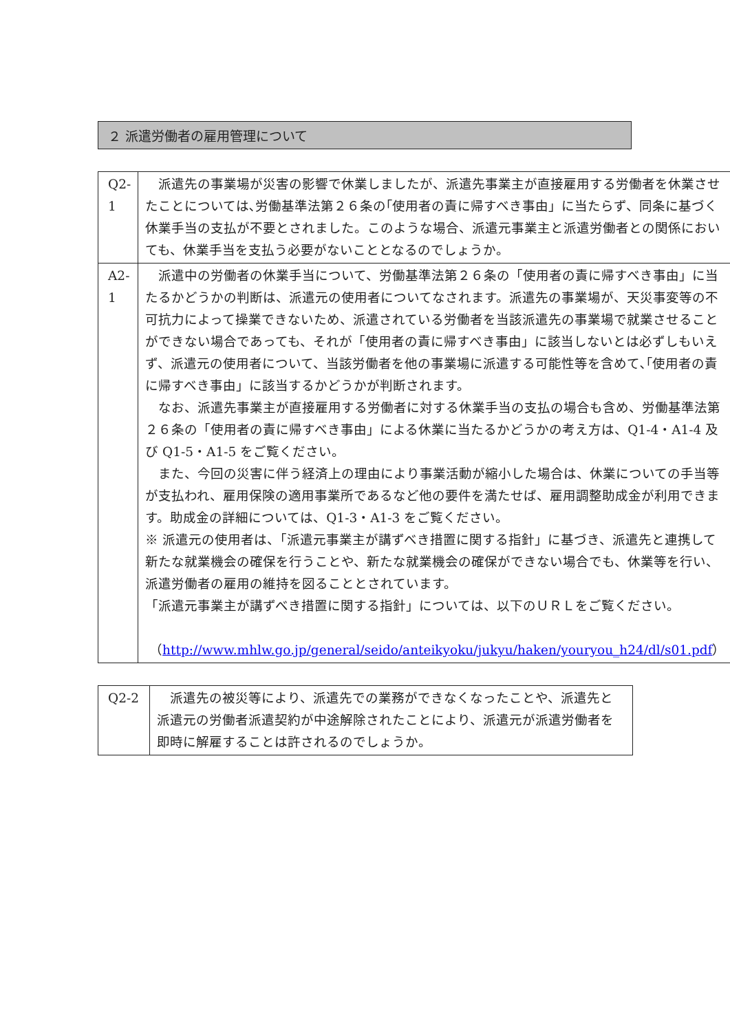２ 派遣労働者の雇用管理について
| Q2-1 | 派遣先の事業場が災害の影響で休業しましたが、派遣先事業主が直接雇用する労働者を休業させたことについては､労働基準法第２６条の｢使用者の責に帰すべき事由」に当たらず、同条に基づく休業手当の支払が不要とされました。このような場合、派遣元事業主と派遣労働者との関係においても、休業手当を支払う必要がないこととなるのでしょうか。 |
| A2-1 | 派遣中の労働者の休業手当について、労働基準法第２６条の「使用者の責に帰すべき事由」に当たるかどうかの判断は、派遣元の使用者についてなされます。派遣先の事業場が、天災事変等の不可抗力によって操業できないため、派遣されている労働者を当該派遣先の事業場で就業させることができない場合であっても、それが「使用者の責に帰すべき事由」に該当しないとは必ずしもいえず、派遣元の使用者について、当該労働者を他の事業場に派遣する可能性等を含めて､｢使用者の責に帰すべき事由」に該当するかどうかが判断されます。 なお、派遣先事業主が直接雇用する労働者に対する休業手当の支払の場合も含め、労働基準法第２６条の「使用者の責に帰すべき事由」による休業に当たるかどうかの考え方は、Q1-4・A1-4 及び Q1-5・A1-5 をご覧ください。 また、今回の災害に伴う経済上の理由により事業活動が縮小した場合は、休業についての手当等が支払われ、雇用保険の適用事業所であるなど他の要件を満たせば、雇用調整助成金が利用できます。助成金の詳細については、Q1-3・A1-3 をご覧ください。 ※ 派遣元の使用者は、「派遣元事業主が講ずべき措置に関する指針」に基づき、派遣先と連携して新たな就業機会の確保を行うことや、新たな就業機会の確保ができない場合でも、休業等を行い、派遣労働者の雇用の維持を図ることとされています。 「派遣元事業主が講ずべき措置に関する指針」については、以下のＵＲＬをご覧ください。 （ http://www.mhlw.go.jp/general/seido/anteikyoku/jukyu/haken/youryou_h24/dl/s01.pdf ） |
| Q2-2 | 派遣先の被災等により、派遣先での業務ができなくなったことや、派遣先と派遣元の労働者派遣契約が中途解除されたことにより、派遣元が派遣労働者を即時に解雇することは許されるのでしょうか。 |